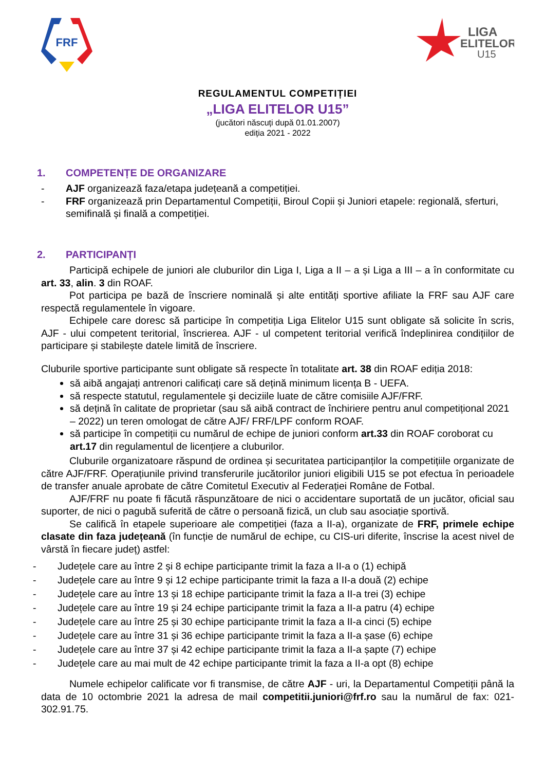FRF
LIGA
ELITELOR
U15
REGULAMENTUL COMPETIȚIEI
„LIGA ELITELOR U15”
(jucători născuți după 01.01.2007)
ediția 2021 - 2022
1. COMPETENȚE DE ORGANIZARE
- AJF organizează faza/etapa județeană a competiției.
- FRF organizează prin Departamentul Competiții, Biroul Copii și Juniori etapele: regională, sferturi, semifinală și finală a competiției.
2. PARTICIPANȚI
Participă echipele de juniori ale cluburilor din Liga I, Liga a II – a și Liga a III – a în conformitate cu art. 33, alin. 3 din ROAF.
Pot participa pe bază de înscriere nominală și alte entități sportive afiliate la FRF sau AJF care respectă regulamentele în vigoare.
Echipele care doresc să participe în competiția Liga Elitelor U15 sunt obligate să solicite în scris, AJF - ului competent teritorial, înscrierea. AJF - ul competent teritorial verifică îndeplinirea condițiilor de participare și stabilește datele limită de înscriere.
Cluburile sportive participante sunt obligate să respecte în totalitate art. 38 din ROAF ediția 2018:
să aibă angajați antrenori calificați care să dețină minimum licența B - UEFA.
să respecte statutul, regulamentele şi deciziile luate de către comisiile AJF/FRF.
să dețină în calitate de proprietar (sau să aibă contract de închiriere pentru anul competițional 2021 – 2022) un teren omologat de către AJF/ FRF/LPF conform ROAF.
să participe în competiții cu numărul de echipe de juniori conform art.33 din ROAF coroborat cu art.17 din regulamentul de licențiere a cluburilor.
Cluburile organizatoare răspund de ordinea și securitatea participanților la competițiile organizate de către AJF/FRF. Operațiunile privind transferurile jucătorilor juniori eligibili U15 se pot efectua în perioadele de transfer anuale aprobate de către Comitetul Executiv al Federației Române de Fotbal.
AJF/FRF nu poate fi făcută răspunzătoare de nici o accidentare suportată de un jucător, oficial sau suporter, de nici o pagubă suferită de către o persoană fizică, un club sau asociație sportivă.
Se califică în etapele superioare ale competiției (faza a II-a), organizate de FRF, primele echipe clasate din faza județeană (în funcție de numărul de echipe, cu CIS-uri diferite, înscrise la acest nivel de vârstă în fiecare județ) astfel:
- Județele care au între 2 și 8 echipe participante trimit la faza a II-a o (1) echipă
- Județele care au între 9 și 12 echipe participante trimit la faza a II-a două (2) echipe
- Județele care au între 13 și 18 echipe participante trimit la faza a II-a trei (3) echipe
- Județele care au între 19 și 24 echipe participante trimit la faza a II-a patru (4) echipe
- Județele care au între 25 și 30 echipe participante trimit la faza a II-a cinci (5) echipe
- Județele care au între 31 și 36 echipe participante trimit la faza a II-a șase (6) echipe
- Județele care au între 37 și 42 echipe participante trimit la faza a II-a șapte (7) echipe
- Județele care au mai mult de 42 echipe participante trimit la faza a II-a opt (8) echipe
Numele echipelor calificate vor fi transmise, de către AJF - uri, la Departamentul Competiții până la data de 10 octombrie 2021 la adresa de mail competitii.juniori@frf.ro sau la numărul de fax: 021-302.91.75.